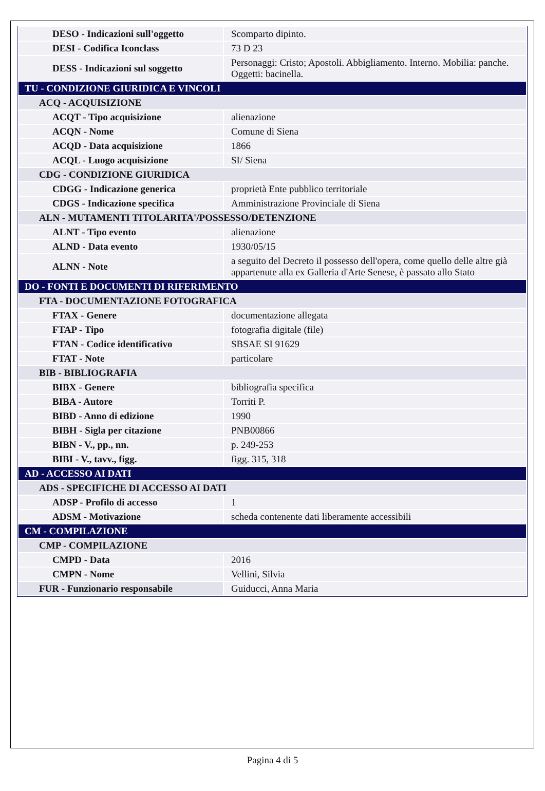| DESO - Indicazioni sull'oggetto | Scomparto dipinto. |
| DESI - Codifica Iconclass | 73 D 23 |
| DESS - Indicazioni sul soggetto | Personaggi: Cristo; Apostoli. Abbigliamento. Interno. Mobilia: panche. Oggetti: bacinella. |
| TU - CONDIZIONE GIURIDICA E VINCOLI | |
| ACQ - ACQUISIZIONE | |
| ACQT - Tipo acquisizione | alienazione |
| ACQN - Nome | Comune di Siena |
| ACQD - Data acquisizione | 1866 |
| ACQL - Luogo acquisizione | SI/ Siena |
| CDG - CONDIZIONE GIURIDICA | |
| CDGG - Indicazione generica | proprietà Ente pubblico territoriale |
| CDGS - Indicazione specifica | Amministrazione Provinciale di Siena |
| ALN - MUTAMENTI TITOLARITA'/POSSESSO/DETENZIONE | |
| ALNT - Tipo evento | alienazione |
| ALND - Data evento | 1930/05/15 |
| ALNN - Note | a seguito del Decreto il possesso dell'opera, come quello delle altre già appartenute alla ex Galleria d'Arte Senese, è passato allo Stato |
| DO - FONTI E DOCUMENTI DI RIFERIMENTO | |
| FTA - DOCUMENTAZIONE FOTOGRAFICA | |
| FTAX - Genere | documentazione allegata |
| FTAP - Tipo | fotografia digitale (file) |
| FTAN - Codice identificativo | SBSAE SI 91629 |
| FTAT - Note | particolare |
| BIB - BIBLIOGRAFIA | |
| BIBX - Genere | bibliografia specifica |
| BIBA - Autore | Torriti P. |
| BIBD - Anno di edizione | 1990 |
| BIBH - Sigla per citazione | PNB00866 |
| BIBN - V., pp., nn. | p. 249-253 |
| BIBI - V., tavv., figg. | figg. 315, 318 |
| AD - ACCESSO AI DATI | |
| ADS - SPECIFICHE DI ACCESSO AI DATI | |
| ADSP - Profilo di accesso | 1 |
| ADSM - Motivazione | scheda contenente dati liberamente accessibili |
| CM - COMPILAZIONE | |
| CMP - COMPILAZIONE | |
| CMPD - Data | 2016 |
| CMPN - Nome | Vellini, Silvia |
| FUR - Funzionario responsabile | Guiducci, Anna Maria |
Pagina 4 di 5